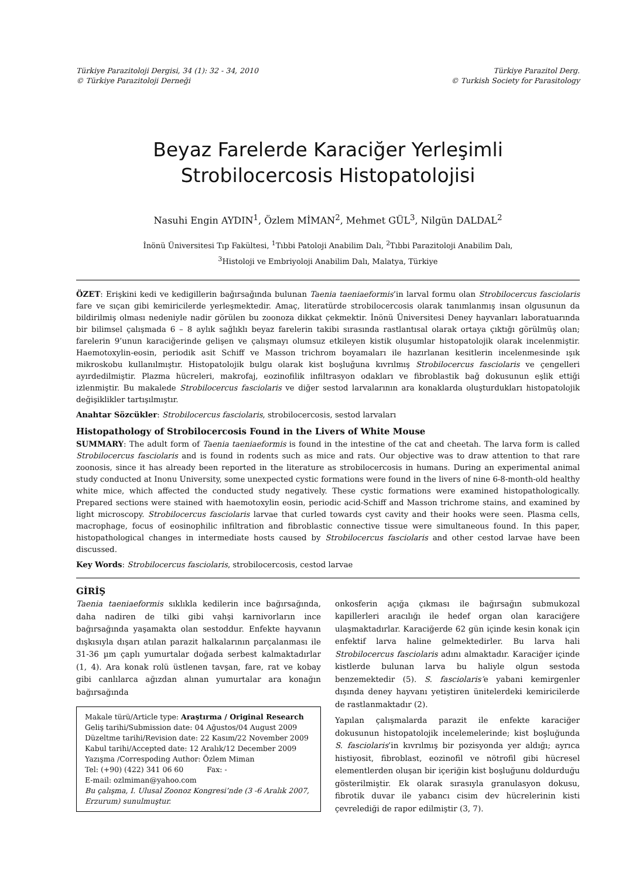Türkiye Parazitoloji Dergisi, 34 (1): 32 - 34, 2010
© Türkiye Parazitoloji Derneği
Türkiye Parazitol Derg.
© Turkish Society for Parasitology
Beyaz Farelerde Karaciğer Yerleşimli Strobilocercosis Histopatolojisi
Nasuhi Engin AYDIN<sup>1</sup>, Özlem MİMAN<sup>2</sup>, Mehmet GÜL<sup>3</sup>, Nilgün DALDAL<sup>2</sup>
İnönü Üniversitesi Tıp Fakültesi, <sup>1</sup>Tıbbi Patoloji Anabilim Dalı, <sup>2</sup>Tıbbi Parazitoloji Anabilim Dalı,
<sup>3</sup> Histoloji ve Embriyoloji Anabilim Dalı, Malatya, Türkiye
ÖZET: Erişkini kedi ve kedigillerin bağırsağında bulunan Taenia taeniaeformis’in larval formu olan Strobilocercus fasciolaris fare ve sıçan gibi kemiricilerde yerleşmektedir. Amaç, literatürde strobilocercosis olarak tanımlanmış insan olgusunun da bildirilmiş olması nedeniyle nadir görülen bu zoonoza dikkat çekmektir. İnönü Üniversitesi Deney hayvanları laboratuarında bir bilimsel çalışmada 6 – 8 aylık sağlıklı beyaz farelerin takibi sırasında rastlantısal olarak ortaya çıktığı görülmüş olan; farelerin 9’unun karaciğerinde gelişen ve çalışmayı olumsuz etkileyen kistik oluşumlar histopatolojik olarak incelenmiştir. Haemotoxylin-eosin, periodik asit Schiff ve Masson trichrom boyamaları ile hazırlanan kesitlerin incelenmesinde ışık mikroskobu kullanılmıştır. Histopatolojik bulgu olarak kist boşluğuna kıvrılmış Strobilocercus fasciolaris ve çengelleri ayırdedilmiştir. Plazma hücreleri, makrofaj, eozinofilik infiltrasyon odakları ve fibroblastik bağ dokusunun eşlik ettiği izlenmiştir. Bu makalede Strobilocercus fasciolaris ve diğer sestod larvalarının ara konaklarda oluşturdukları histopatolojik değişiklikler tartışılmıştır.
Anahtar Sözcükler: Strobilocercus fasciolaris, strobilocercosis, sestod larvaları
Histopathology of Strobilocercosis Found in the Livers of White Mouse
SUMMARY: The adult form of Taenia taeniaeformis is found in the intestine of the cat and cheetah. The larva form is called Strobilocercus fasciolaris and is found in rodents such as mice and rats. Our objective was to draw attention to that rare zoonosis, since it has already been reported in the literature as strobilocercosis in humans. During an experimental animal study conducted at Inonu University, some unexpected cystic formations were found in the livers of nine 6-8-month-old healthy white mice, which affected the conducted study negatively. These cystic formations were examined histopathologically. Prepared sections were stained with haemotoxylin eosin, periodic acid-Schiff and Masson trichrome stains, and examined by light microscopy. Strobilocercus fasciolaris larvae that curled towards cyst cavity and their hooks were seen. Plasma cells, macrophage, focus of eosinophilic infiltration and fibroblastic connective tissue were simultaneous found. In this paper, histopathological changes in intermediate hosts caused by Strobilocercus fasciolaris and other cestod larvae have been discussed.
Key Words: Strobilocercus fasciolaris, strobilocercosis, cestod larvae
GİRİŞ
Taenia taeniaeformis sıklıkla kedilerin ince bağırsağında, daha nadiren de tilki gibi vahşi karnivorların ince bağırsağında yaşamakta olan sestoddur. Enfekte hayvanın dışkısıyla dışarı atılan parazit halkalarının parçalanması ile 31-36 µm çaplı yumurtalar doğada serbest kalmaktadırlar (1, 4). Ara konak rolü üstlenen tavşan, fare, rat ve kobay gibi canlılarca ağızdan alınan yumurtalar ara konağın bağırsağında
Makale türü/Article type: Araştırma / Original Research
Geliş tarihi/Submission date: 04 Ağustos/04 August 2009
Düzeltme tarihi/Revision date: 22 Kasım/22 November 2009
Kabul tarihi/Accepted date: 12 Aralık/12 December 2009
Yazışma /Correspoding Author: Özlem Miman
Tel: (+90) (422) 341 06 60 Fax: -
E-mail: ozlmiman@yahoo.com
Bu çalışma, I. Ulusal Zoonoz Kongresi’nde (3 -6 Aralık 2007, Erzurum) sunulmuştur.
onkosferin açığa çıkması ile bağırsağın submukozal kapillerleri aracılığı ile hedef organ olan karaciğere ulaşmaktadırlar. Karaciğerde 62 gün içinde kesin konak için enfektif larva haline gelmektedirler. Bu larva hali Strobilocercus fasciolaris adını almaktadır. Karaciğer içinde kistlerde bulunan larva bu haliyle olgun sestoda benzemektedir (5). S. fasciolaris’e yabani kemirgenler dışında deney hayvanı yetiştiren ünitelerdeki kemiricilerde de rastlanmaktadır (2).
Yapılan çalışmalarda parazit ile enfekte karaciğer dokusunun histopatolojik incelemelerinde; kist boşluğunda S. fasciolaris’in kıvrılmış bir pozisyonda yer aldığı; ayrıca histiyosit, fibroblast, eozinofil ve nötrofil gibi hücresel elementlerden oluşan bir içeriğin kist boşluğunu doldurduğu gösterilmiştir. Ek olarak sırasıyla granulasyon dokusu, fibrotik duvar ile yabancı cisim dev hücrelerinin kisti çevrelediği de rapor edilmiştir (3, 7).